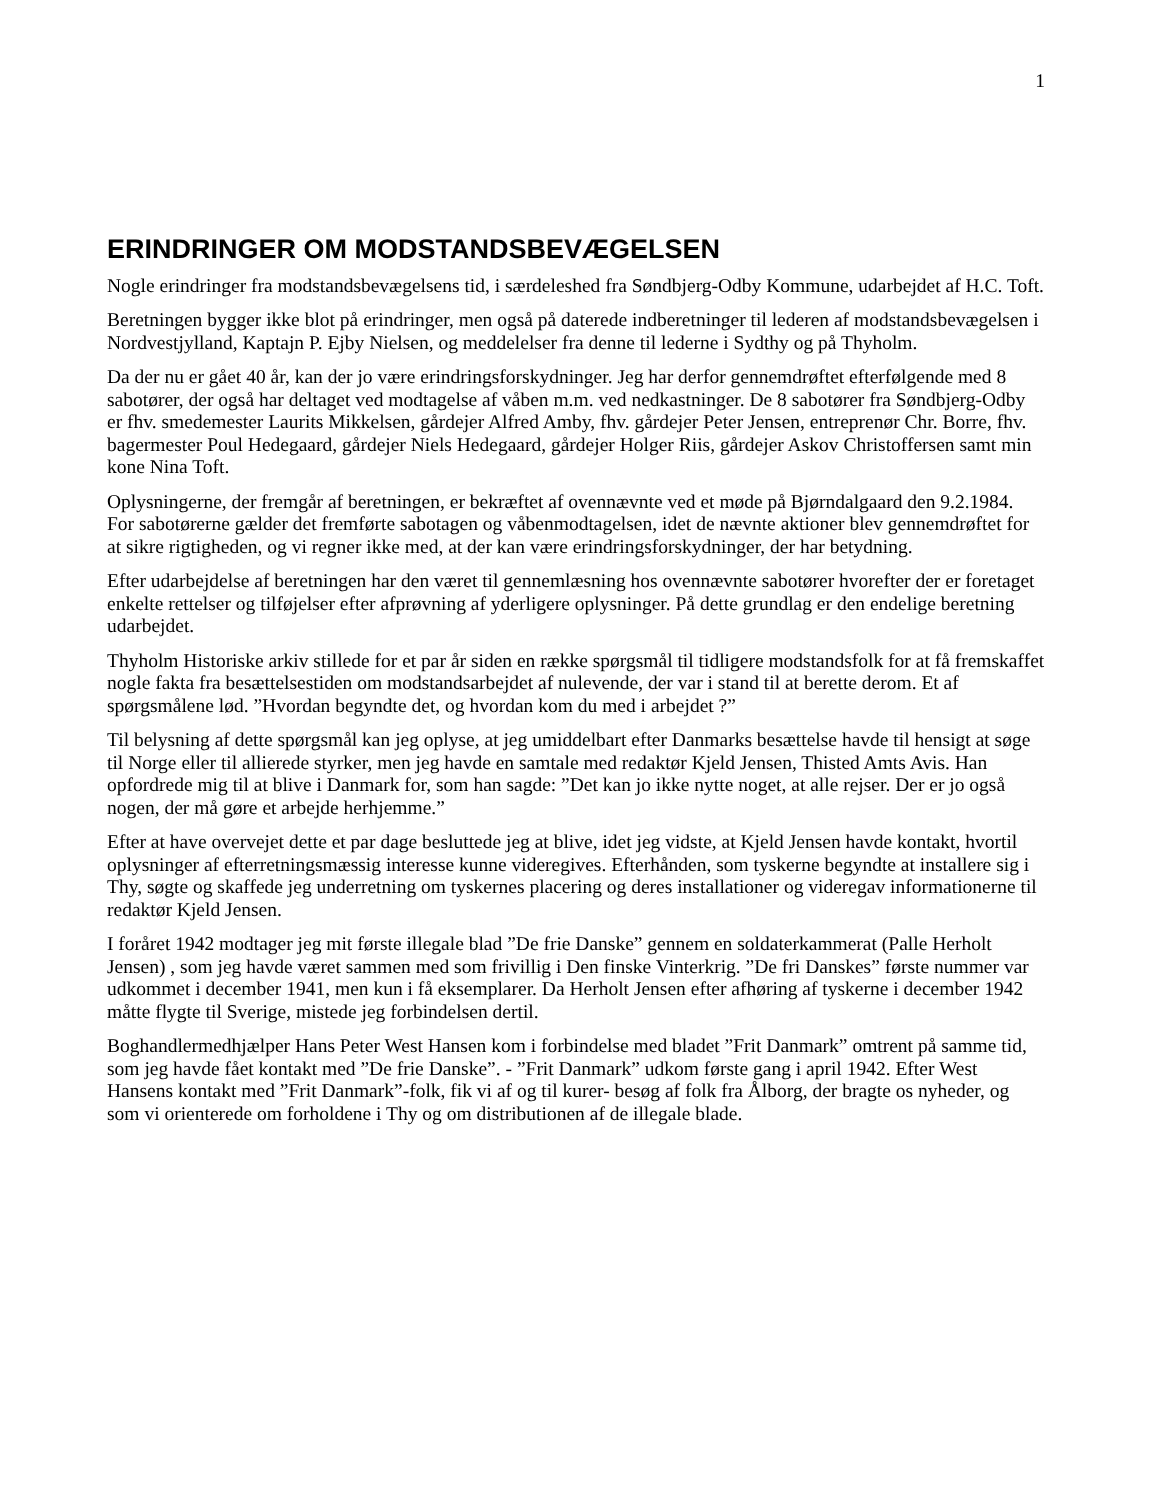1
ERINDRINGER OM MODSTANDSBEVÆGELSEN
Nogle erindringer fra modstandsbevægelsens tid, i særdeleshed fra Søndbjerg-Odby Kommune, udarbejdet af H.C. Toft.
Beretningen bygger ikke blot på erindringer, men også på daterede indberetninger til lederen af modstandsbevægelsen i Nordvestjylland, Kaptajn P. Ejby Nielsen, og meddelelser fra denne til lederne i Sydthy og på Thyholm.
Da der nu er gået 40 år, kan der jo være erindringsforskydninger. Jeg har derfor gennemdrøftet efterfølgende med 8 sabotører, der også har deltaget ved modtagelse af våben m.m. ved nedkastninger. De 8 sabotører fra Søndbjerg-Odby er fhv. smedemester Laurits Mikkelsen, gårdejer Alfred Amby, fhv. gårdejer Peter Jensen, entreprenør Chr. Borre, fhv. bagermester Poul Hedegaard, gårdejer Niels Hedegaard, gårdejer Holger Riis, gårdejer Askov Christoffersen samt min kone Nina Toft.
Oplysningerne, der fremgår af beretningen, er bekræftet af ovennævnte ved et møde på Bjørndalgaard den 9.2.1984. For sabotørerne gælder det fremførte sabotagen og våbenmodtagelsen, idet de nævnte aktioner blev gennemdrøftet for at sikre rigtigheden, og vi regner ikke med, at der kan være erindringsforskydninger, der har betydning.
Efter udarbejdelse af beretningen har den været til gennemlæsning hos ovennævnte sabotører hvorefter der er foretaget enkelte rettelser og tilføjelser efter afprøvning af yderligere oplysninger. På dette grundlag er den endelige beretning udarbejdet.
Thyholm Historiske arkiv stillede for et par år siden en række spørgsmål til tidligere modstandsfolk for at få fremskaffet nogle fakta fra besættelsestiden om modstandsarbejdet af nulevende, der var i stand til at berette derom. Et af spørgsmålene lød. ”Hvordan begyndte det, og hvordan kom du med i arbejdet ?”
Til belysning af dette spørgsmål kan jeg oplyse, at jeg umiddelbart efter Danmarks besættelse havde til hensigt at søge til Norge eller til allierede styrker, men jeg havde en samtale med redaktør Kjeld Jensen, Thisted Amts Avis. Han opfordrede mig til at blive i Danmark for, som han sagde: ”Det kan jo ikke nytte noget, at alle rejser. Der er jo også nogen, der må gøre et arbejde herhjemme.”
Efter at have overvejet dette et par dage besluttede jeg at blive, idet jeg vidste, at Kjeld Jensen havde kontakt, hvortil oplysninger af efterretningsmæssig interesse kunne videregives. Efterhånden, som tyskerne begyndte at installere sig i Thy, søgte og skaffede jeg underretning om tyskernes placering og deres installationer og videregav informationerne til redaktør Kjeld Jensen.
I foråret 1942 modtager jeg mit første illegale blad ”De frie Danske” gennem en soldaterkammerat (Palle Herholt Jensen) , som jeg havde været sammen med som frivillig i Den finske Vinterkrig. ”De fri Danskes” første nummer var udkommet i december 1941, men kun i få eksemplarer. Da Herholt Jensen efter afhøring af tyskerne i december 1942 måtte flygte til Sverige, mistede jeg forbindelsen dertil.
Boghandlermedhjælper Hans Peter West Hansen kom i forbindelse med bladet ”Frit Danmark” omtrent på samme tid, som jeg havde fået kontakt med ”De frie Danske”. - ”Frit Danmark” udkom første gang i april 1942. Efter West Hansens kontakt med ”Frit Danmark”-folk, fik vi af og til kurer- besøg af folk fra Ålborg, der bragte os nyheder, og som vi orienterede om forholdene i Thy og om distributionen af de illegale blade.